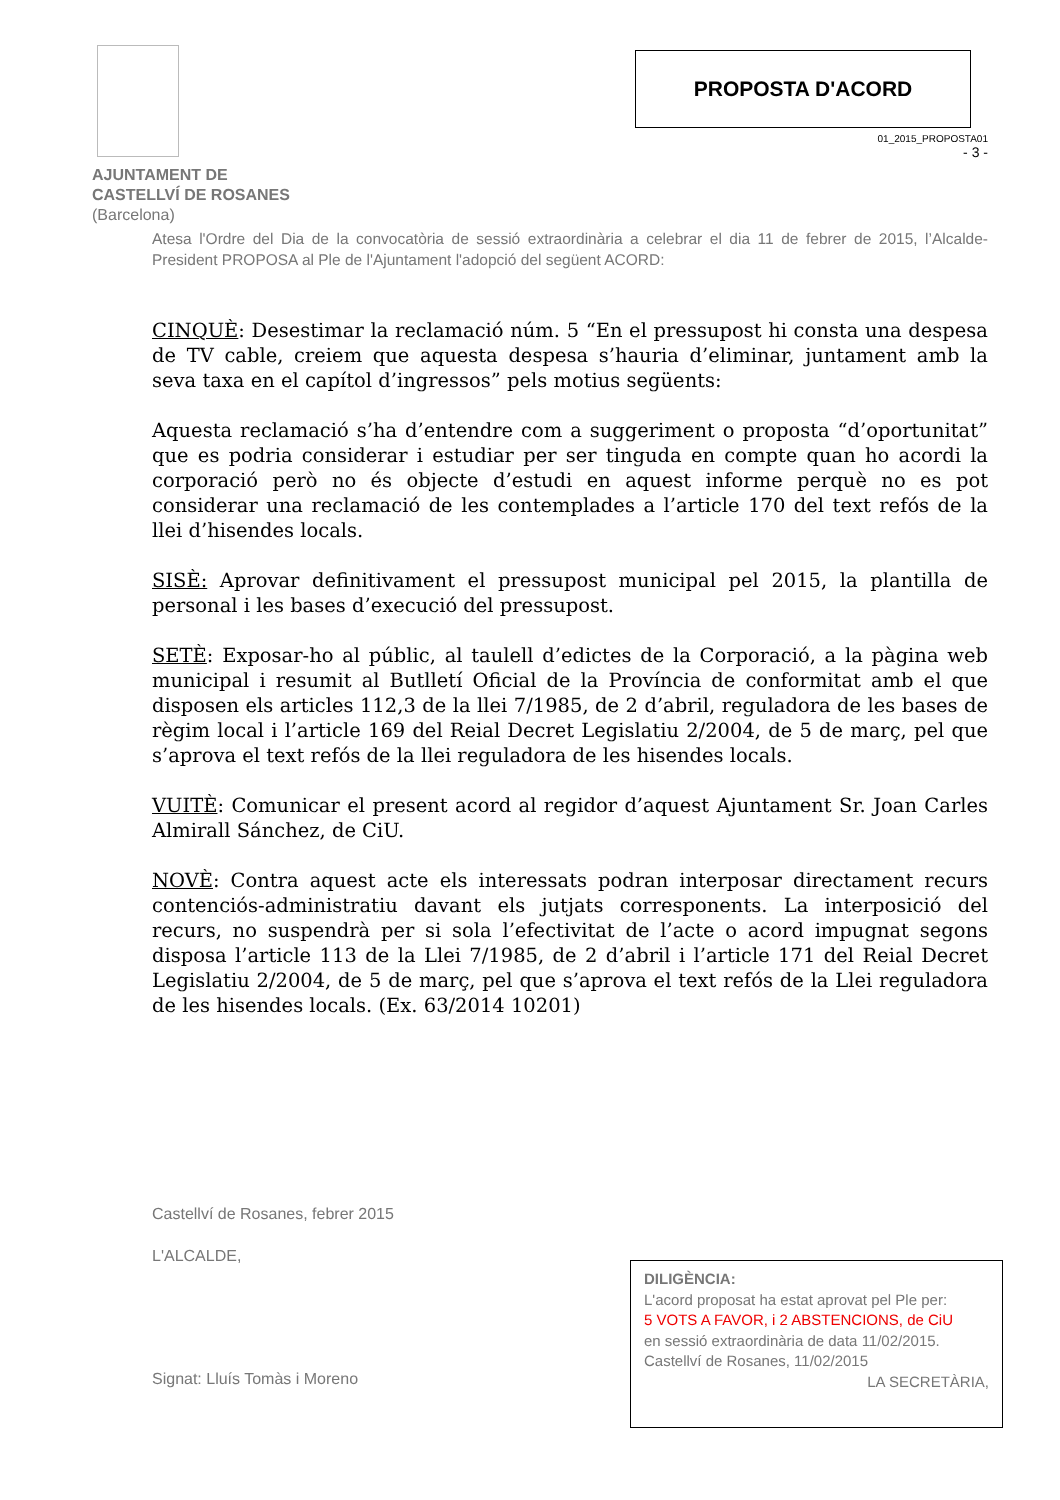AJUNTAMENT DE
CASTELLVÍ DE ROSANES
(Barcelona)
PROPOSTA D'ACORD
01_2015_PROPOSTA01
- 3 -
Atesa l'Ordre del Dia de la convocatòria de sessió extraordinària a celebrar el dia 11 de febrer de 2015, l’Alcalde-President PROPOSA al Ple de l'Ajuntament l'adopció del següent ACORD:
CINQUÈ: Desestimar la reclamació núm. 5 “En el pressupost hi consta una despesa de TV cable, creiem que aquesta despesa s’hauria d’eliminar, juntament amb la seva taxa en el capítol d’ingressos” pels motius següents:
Aquesta reclamació s’ha d’entendre com a suggeriment o proposta “d’oportunitat” que es podria considerar i estudiar per ser tinguda en compte quan ho acordi la corporació però no és objecte d’estudi en aquest informe perquè no es pot considerar una reclamació de les contemplades a l’article 170 del text refós de la llei d’hisendes locals.
SISÈ: Aprovar definitivament el pressupost municipal pel 2015, la plantilla de personal i les bases d’execució del pressupost.
SETÈ: Exposar-ho al públic, al taulell d’edictes de la Corporació, a la pàgina web municipal i resumit al Butlletí Oficial de la Província de conformitat amb el que disposen els articles 112,3 de la llei 7/1985, de 2 d’abril, reguladora de les bases de règim local i l’article 169 del Reial Decret Legislatiu 2/2004, de 5 de març, pel que s’aprova el text refós de la llei reguladora de les hisendes locals.
VUITÈ: Comunicar el present acord al regidor d’aquest Ajuntament Sr. Joan Carles Almirall Sánchez, de CiU.
NOVÈ: Contra aquest acte els interessats podran interposar directament recurs contenciós-administratiu davant els jutjats corresponents. La interposició del recurs, no suspendrà per si sola l’efectivitat de l’acte o acord impugnat segons disposa l’article 113 de la Llei 7/1985, de 2 d’abril i l’article 171 del Reial Decret Legislatiu 2/2004, de 5 de març, pel que s’aprova el text refós de la Llei reguladora de les hisendes locals. (Ex. 63/2014 10201)
Castellví de Rosanes, febrer 2015
L'ALCALDE,
Signat: Lluís Tomàs i Moreno
DILIGÈNCIA:
L'acord proposat ha estat aprovat pel Ple per:
5 VOTS A FAVOR, i 2 ABSTENCIONS, de CiU
en sessió extraordinària de data 11/02/2015.
Castellví de Rosanes, 11/02/2015
LA SECRETÀRIA,